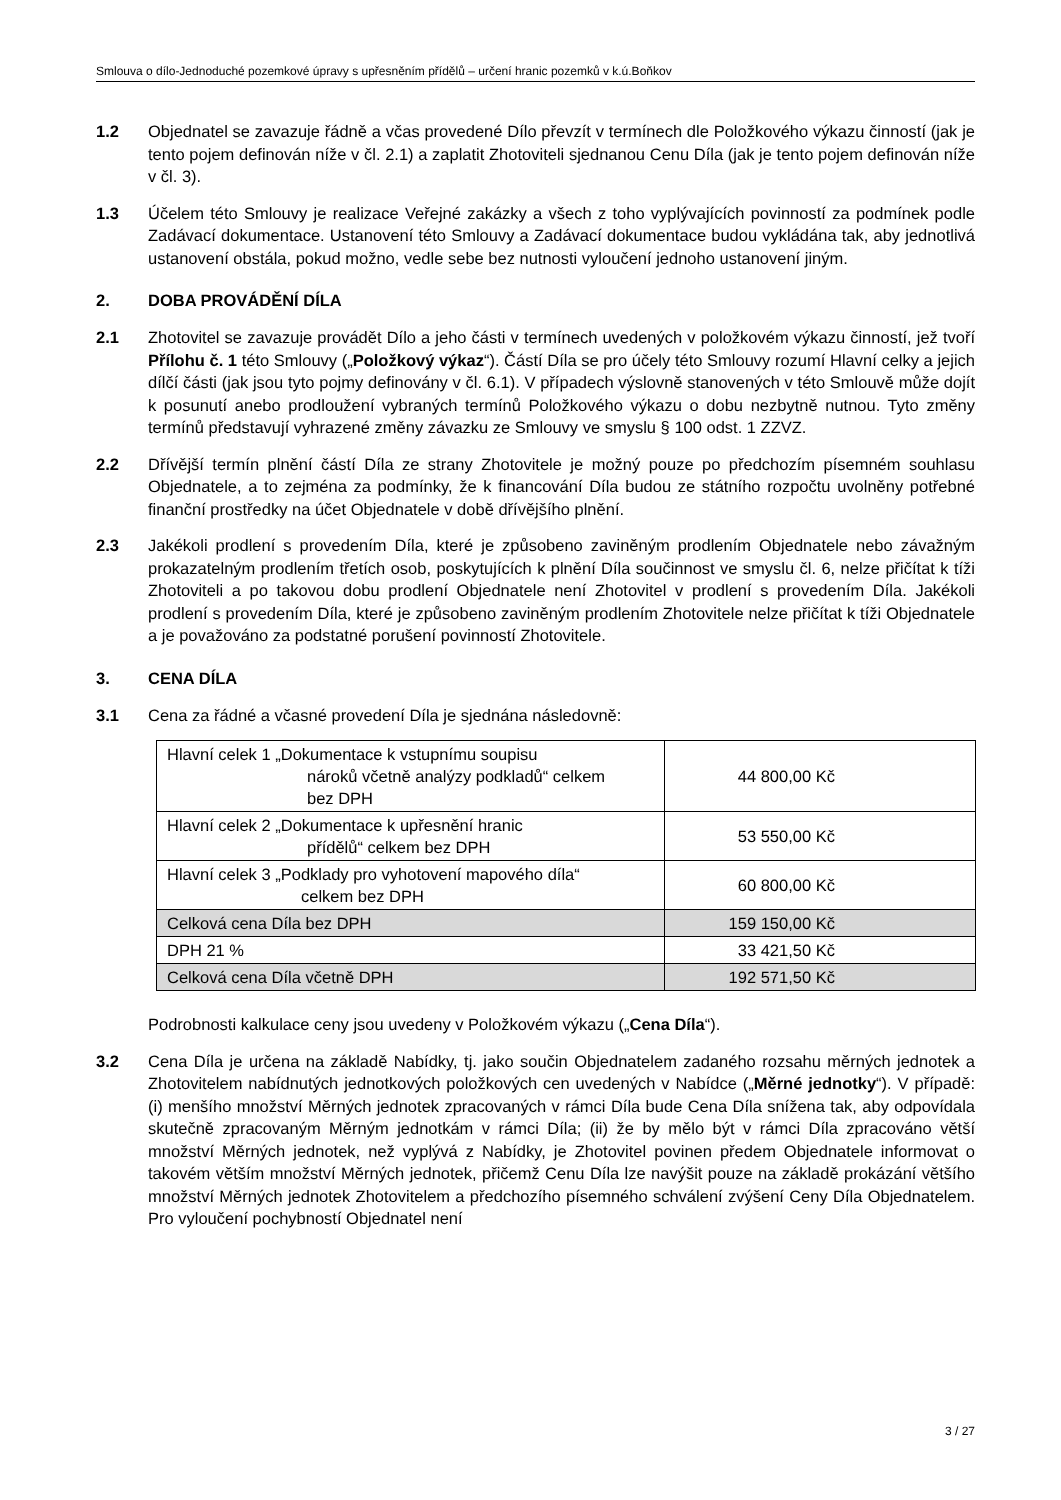Smlouva o dílo-Jednoduché pozemkové úpravy s upřesněním přídělů – určení hranic pozemků v k.ú.Boňkov
1.2 Objednatel se zavazuje řádně a včas provedené Dílo převzít v termínech dle Položkového výkazu činností (jak je tento pojem definován níže v čl. 2.1) a zaplatit Zhotoviteli sjednanou Cenu Díla (jak je tento pojem definován níže v čl. 3).
1.3 Účelem této Smlouvy je realizace Veřejné zakázky a všech z toho vyplývajících povinností za podmínek podle Zadávací dokumentace. Ustanovení této Smlouvy a Zadávací dokumentace budou vykládána tak, aby jednotlivá ustanovení obstála, pokud možno, vedle sebe bez nutnosti vyloučení jednoho ustanovení jiným.
2. DOBA PROVÁDĚNÍ DÍLA
2.1 Zhotovitel se zavazuje provádět Dílo a jeho části v termínech uvedených v položkovém výkazu činností, jež tvoří Přílohu č. 1 této Smlouvy („Položkový výkaz“). Částí Díla se pro účely této Smlouvy rozumí Hlavní celky a jejich dílčí části (jak jsou tyto pojmy definovány v čl. 6.1). V případech výslovně stanovených v této Smlouvě může dojít k posunutí anebo prodloužení vybraných termínů Položkového výkazu o dobu nezbytně nutnou. Tyto změny termínů představují vyhrazené změny závazku ze Smlouvy ve smyslu § 100 odst. 1 ZZVZ.
2.2 Dřívější termín plnění částí Díla ze strany Zhotovitele je možný pouze po předchozím písemném souhlasu Objednatele, a to zejména za podmínky, že k financování Díla budou ze státního rozpočtu uvolněny potřebné finanční prostředky na účet Objednatele v době dřívějšího plnění.
2.3 Jakékoli prodlení s provedením Díla, které je způsobeno zaviněným prodlením Objednatele nebo závažným prokazatelným prodlením třetích osob, poskytujících k plnění Díla součinnost ve smyslu čl. 6, nelze přičítat k tíži Zhotoviteli a po takovou dobu prodlení Objednatele není Zhotovitel v prodlení s provedením Díla. Jakékoli prodlení s provedením Díla, které je způsobeno zaviněným prodlením Zhotovitele nelze přičítat k tíži Objednatele a je považováno za podstatné porušení povinností Zhotovitele.
3. CENA DÍLA
3.1 Cena za řádné a včasné provedení Díla je sjednána následovně:
| Hlavní celek 1 „Dokumentace k vstupnímu soupisu nároků včetně analýzy podkladů“ celkem bez DPH | 44 800,00 Kč |
| Hlavní celek 2 „Dokumentace k upřesnění hranic přídělů“ celkem bez DPH | 53 550,00 Kč |
| Hlavní celek 3 „Podklady pro vyhotovení mapového díla“ celkem bez DPH | 60 800,00 Kč |
| Celková cena Díla bez DPH | 159 150,00 Kč |
| DPH 21 % | 33 421,50 Kč |
| Celková cena Díla včetně DPH | 192 571,50 Kč |
Podrobnosti kalkulace ceny jsou uvedeny v Položkovém výkazu („Cena Díla“).
3.2 Cena Díla je určena na základě Nabídky, tj. jako součin Objednatelem zadaného rozsahu měrných jednotek a Zhotovitelem nabídnutých jednotkových položkových cen uvedených v Nabídce („Měrné jednotky“). V případě: (i) menšího množství Měrných jednotek zpracovaných v rámci Díla bude Cena Díla snížena tak, aby odpovídala skutečně zpracovaným Měrným jednotkám v rámci Díla; (ii) že by mělo být v rámci Díla zpracováno větší množství Měrných jednotek, než vyplývá z Nabídky, je Zhotovitel povinen předem Objednatele informovat o takovém větším množství Měrných jednotek, přičemž Cenu Díla lze navýšit pouze na základě prokázání většího množství Měrných jednotek Zhotovitelem a předchozího písemného schválení zvýšení Ceny Díla Objednatelem. Pro vyloučení pochybností Objednatel není
3 / 27